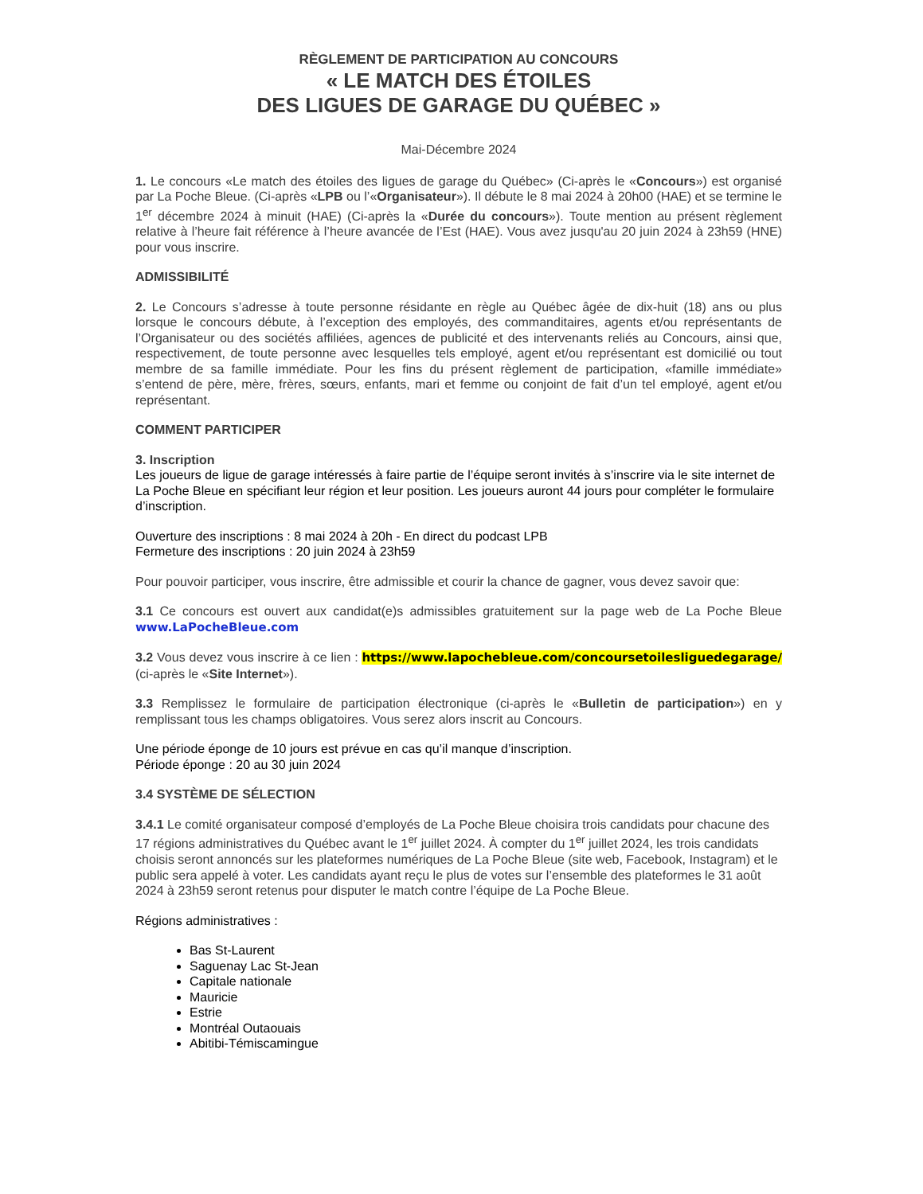RÈGLEMENT DE PARTICIPATION AU CONCOURS
« LE MATCH DES ÉTOILES
DES LIGUES DE GARAGE DU QUÉBEC »
Mai-Décembre 2024
1. Le concours «Le match des étoiles des ligues de garage du Québec» (Ci-après le «Concours») est organisé par La Poche Bleue. (Ci-après «LPB ou l’«Organisateur»). Il débute le 8 mai 2024 à 20h00 (HAE) et se termine le 1<sup>er</sup> décembre 2024 à minuit (HAE) (Ci-après la «Durée du concours»). Toute mention au présent règlement relative à l’heure fait référence à l’heure avancée de l’Est (HAE). Vous avez jusqu'au 20 juin 2024 à 23h59 (HNE) pour vous inscrire.
ADMISSIBILITÉ
2. Le Concours s’adresse à toute personne résidante en règle au Québec âgée de dix-huit (18) ans ou plus lorsque le concours débute, à l’exception des employés, des commanditaires, agents et/ou représentants de l’Organisateur ou des sociétés affiliées, agences de publicité et des intervenants reliés au Concours, ainsi que, respectivement, de toute personne avec lesquelles tels employé, agent et/ou représentant est domicilié ou tout membre de sa famille immédiate. Pour les fins du présent règlement de participation, «famille immédiate» s’entend de père, mère, frères, sœurs, enfants, mari et femme ou conjoint de fait d’un tel employé, agent et/ou représentant.
COMMENT PARTICIPER
3. Inscription
Les joueurs de ligue de garage intéressés à faire partie de l’équipe seront invités à s’inscrire via le site internet de La Poche Bleue en spécifiant leur région et leur position. Les joueurs auront 44 jours pour compléter le formulaire d’inscription.
Ouverture des inscriptions : 8 mai 2024 à 20h - En direct du podcast LPB
Fermeture des inscriptions : 20 juin 2024 à 23h59
Pour pouvoir participer, vous inscrire, être admissible et courir la chance de gagner, vous devez savoir que:
3.1 Ce concours est ouvert aux candidat(e)s admissibles gratuitement sur la page web de La Poche Bleue www.LaPocheBleue.com
3.2 Vous devez vous inscrire à ce lien : https://www.lapochebleue.com/concoursetoilesliguedegarage/ (ci-après le «Site Internet»).
3.3 Remplissez le formulaire de participation électronique (ci-après le «Bulletin de participation») en y remplissant tous les champs obligatoires. Vous serez alors inscrit au Concours.
Une période éponge de 10 jours est prévue en cas qu’il manque d’inscription.
Période éponge : 20 au 30 juin 2024
3.4 SYSTÈME DE SÉLECTION
3.4.1 Le comité organisateur composé d’employés de La Poche Bleue choisira trois candidats pour chacune des 17 régions administratives du Québec avant le 1<sup>er</sup> juillet 2024. À compter du 1<sup>er</sup> juillet 2024, les trois candidats choisis seront annoncés sur les plateformes numériques de La Poche Bleue (site web, Facebook, Instagram) et le public sera appelé à voter. Les candidats ayant reçu le plus de votes sur l’ensemble des plateformes le 31 août 2024 à 23h59 seront retenus pour disputer le match contre l’équipe de La Poche Bleue.
Régions administratives :
Bas St-Laurent
Saguenay Lac St-Jean
Capitale nationale
Mauricie
Estrie
Montréal Outaouais
Abitibi-Témiscamingue